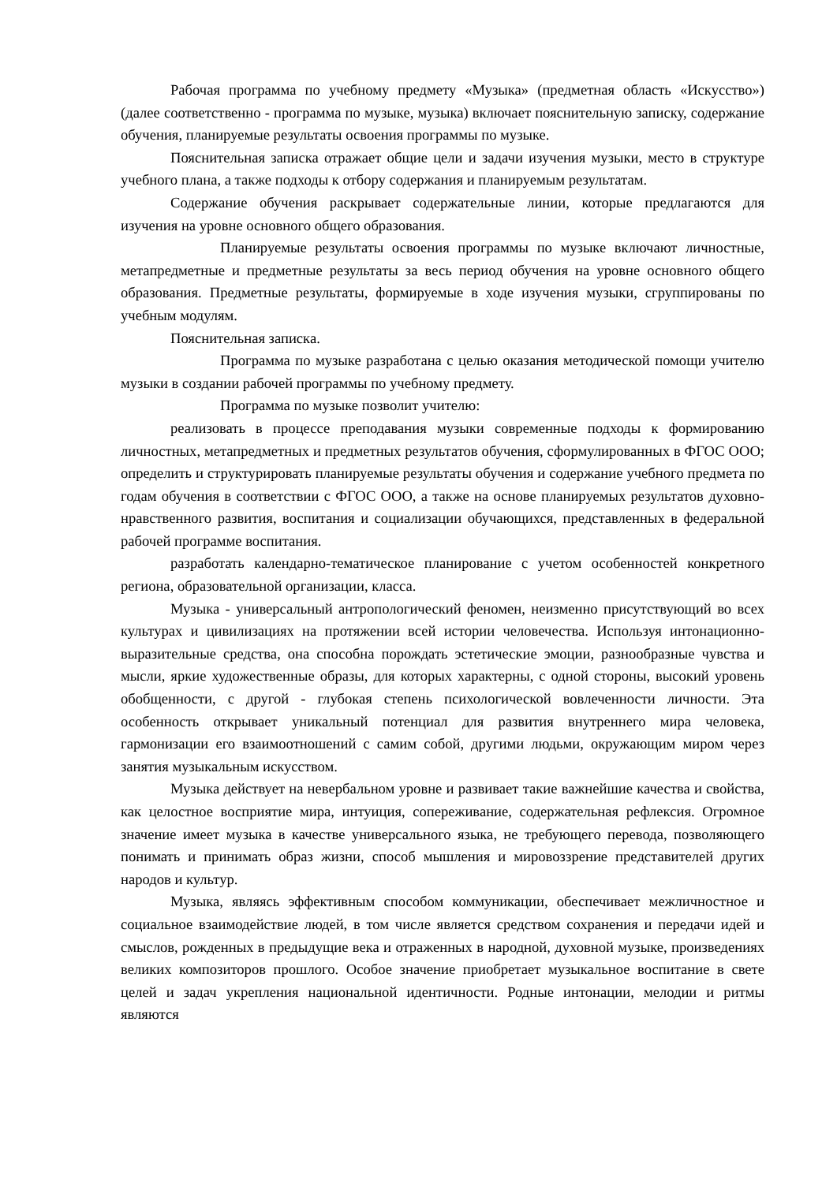Рабочая программа по учебному предмету «Музыка» (предметная область «Искусство») (далее соответственно - программа по музыке, музыка) включает пояснительную записку, содержание обучения, планируемые результаты освоения программы по музыке.
Пояснительная записка отражает общие цели и задачи изучения музыки, место в структуре учебного плана, а также подходы к отбору содержания и планируемым результатам.
Содержание обучения раскрывает содержательные линии, которые предлагаются для изучения на уровне основного общего образования.
Планируемые результаты освоения программы по музыке включают личностные, метапредметные и предметные результаты за весь период обучения на уровне основного общего образования. Предметные результаты, формируемые в ходе изучения музыки, сгруппированы по учебным модулям.
Пояснительная записка.
Программа по музыке разработана с целью оказания методической помощи учителю музыки в создании рабочей программы по учебному предмету.
Программа по музыке позволит учителю:
реализовать в процессе преподавания музыки современные подходы к формированию личностных, метапредметных и предметных результатов обучения, сформулированных в ФГОС ООО; определить и структурировать планируемые результаты обучения и содержание учебного предмета по годам обучения в соответствии с ФГОС ООО, а также на основе планируемых результатов духовно-нравственного развития, воспитания и социализации обучающихся, представленных в федеральной рабочей программе воспитания.
разработать календарно-тематическое планирование с учетом особенностей конкретного региона, образовательной организации, класса.
Музыка - универсальный антропологический феномен, неизменно присутствующий во всех культурах и цивилизациях на протяжении всей истории человечества. Используя интонационно-выразительные средства, она способна порождать эстетические эмоции, разнообразные чувства и мысли, яркие художественные образы, для которых характерны, с одной стороны, высокий уровень обобщенности, с другой - глубокая степень психологической вовлеченности личности. Эта особенность открывает уникальный потенциал для развития внутреннего мира человека, гармонизации его взаимоотношений с самим собой, другими людьми, окружающим миром через занятия музыкальным искусством.
Музыка действует на невербальном уровне и развивает такие важнейшие качества и свойства, как целостное восприятие мира, интуиция, сопереживание, содержательная рефлексия. Огромное значение имеет музыка в качестве универсального языка, не требующего перевода, позволяющего понимать и принимать образ жизни, способ мышления и мировоззрение представителей других народов и культур.
Музыка, являясь эффективным способом коммуникации, обеспечивает межличностное и социальное взаимодействие людей, в том числе является средством сохранения и передачи идей и смыслов, рожденных в предыдущие века и отраженных в народной, духовной музыке, произведениях великих композиторов прошлого. Особое значение приобретает музыкальное воспитание в свете целей и задач укрепления национальной идентичности. Родные интонации, мелодии и ритмы являются